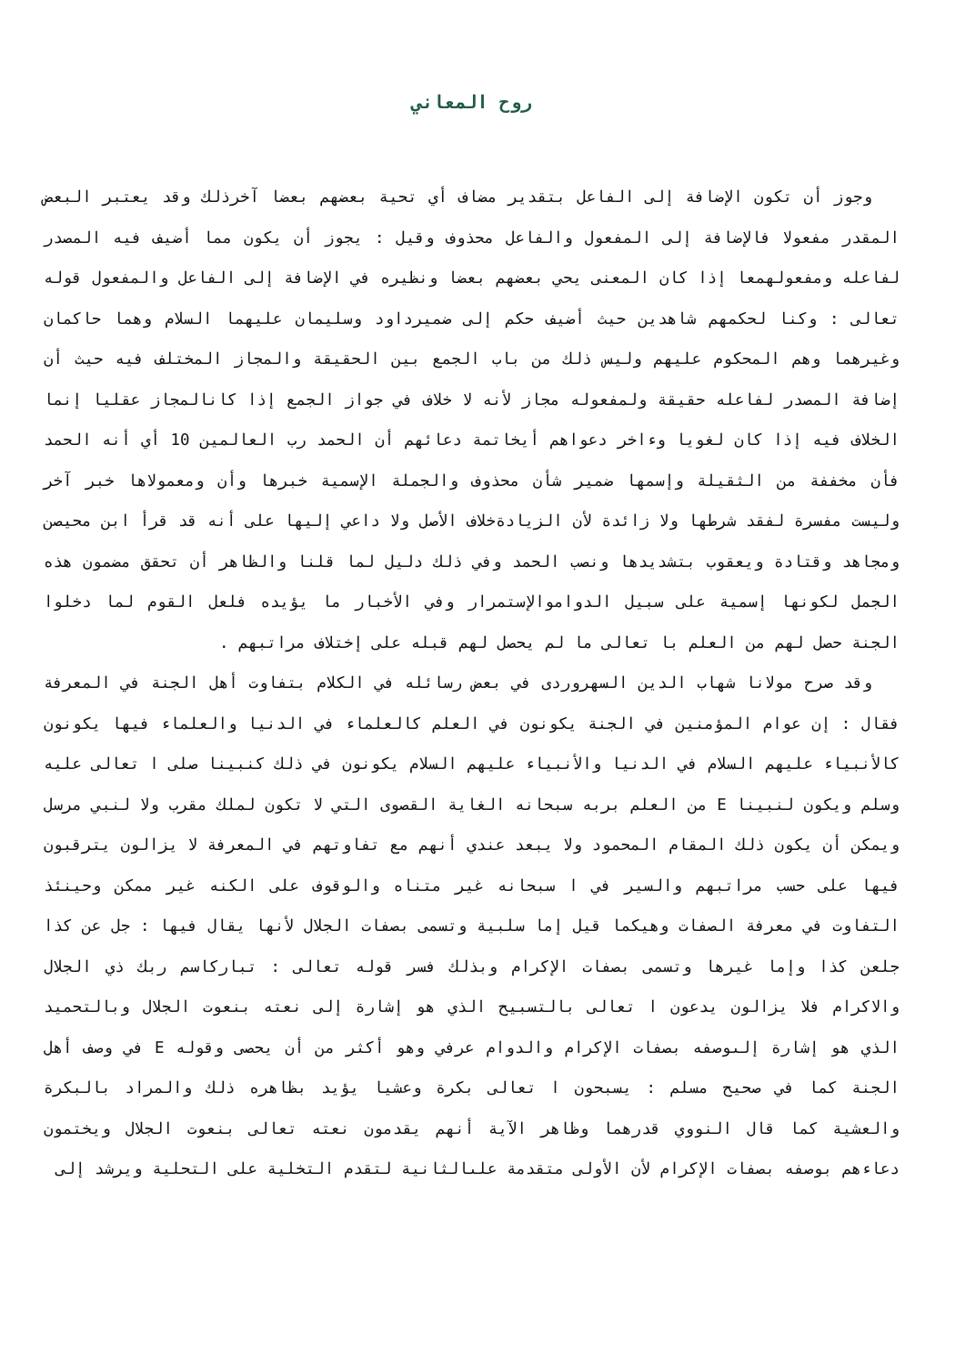روح المعاني
وجوز أن تكون الإضافة إلى الفاعل بتقدير مضاف أي تحية بعضهم بعضا آخرذلك وقد يعتبر البعض المقدر مفعولا فالإضافة إلى المفعول والفاعل محذوف وقيل : يجوز أن يكون مما أضيف فيه المصدر لفاعله ومفعولهمعا إذا كان المعنى يحي بعضهم بعضا ونظيره في الإضافة إلى الفاعل والمفعول قوله تعالى : وكنا لحكمهم شاهدين حيث أضيف حكم إلى ضميرداود وسليمان عليهما السلام وهما حاكمان وغيرهما وهم المحكوم عليهم وليس ذلك من باب الجمع بين الحقيقة والمجاز المختلف فيه حيث أن إضافة المصدر لفاعله حقيقة ولمفعوله مجاز لأنه لا خلاف في جواز الجمع إذا كانالمجاز عقليا إنما الخلاف فيه إذا كان لغويا وءاخر دعواهم أيخاتمة دعائهم أن الحمد رب العالمين 10 أي أنه الحمد فأن مخففة من الثقيلة وإسمها ضمير شأن محذوف والجملة الإسمية خبرها وأن ومعمولاها خبر آخر وليست مفسرة لفقد شرطها ولا زائدة لأن الزيادةخلاف الأصل ولا داعي إليها على أنه قد قرأ ابن محيصن ومجاهد وقتادة ويعقوب بتشديدها ونصب الحمد وفي ذلك دليل لما قلنا والظاهر أن تحقق مضمون هذه الجمل لكونها إسمية على سبيل الدواموالإستمرار وفي الأخبار ما يؤيده فلعل القوم لما دخلوا الجنة حصل لهم من العلم با تعالى ما لم يحصل لهم قبله على إختلاف مراتبهم .
وقد صرح مولانا شهاب الدين السهروردى في بعض رسائله في الكلام بتفاوت أهل الجنة في المعرفة فقال : إن عوام المؤمنين في الجنة يكونون في العلم كالعلماء في الدنيا والعلماء فيها يكونون كالأنبياء عليهم السلام في الدنيا والأنبياء عليهم السلام يكونون في ذلك كنبينا صلى ا تعالى عليه وسلم ويكون لنبينا E من العلم بربه سبحانه الغاية القصوى التي لا تكون لملك مقرب ولا لنبي مرسل ويمكن أن يكون ذلك المقام المحمود ولا يبعد عندي أنهم مع تفاوتهم في المعرفة لا يزالون يترقبون فيها على حسب مراتبهم والسير في ا سبحانه غير متناه والوقوف على الكنه غير ممكن وحينئذ التفاوت في معرفة الصفات وهيكما قيل إما سلبية وتسمى بصفات الجلال لأنها يقال فيها : جل عن كذا جلعن كذا وإما غيرها وتسمى بصفات الإكرام وبذلك فسر قوله تعالى : تباركاسم ربك ذي الجلال والاكرام فلا يزالون يدعون ا تعالى بالتسبيح الذي هو إشارة إلى نعته بنعوت الجلال وبالتحميد الذي هو إشارة إلىوصفه بصفات الإكرام والدوام عرفي وهو أكثر من أن يحصى وقوله E في وصف أهل الجنة كما في صحيح مسلم : يسبحون ا تعالى بكرة وعشيا يؤيد بظاهره ذلك والمراد بالبكرة والعشية كما قال النووي قدرهما وظاهر الآية أنهم يقدمون نعته تعالى بنعوت الجلال ويختمون دعاءهم بوصفه بصفات الإكرام لأن الأولى متقدمة علىالثانية لتقدم التخلية على التحلية ويرشد إلى